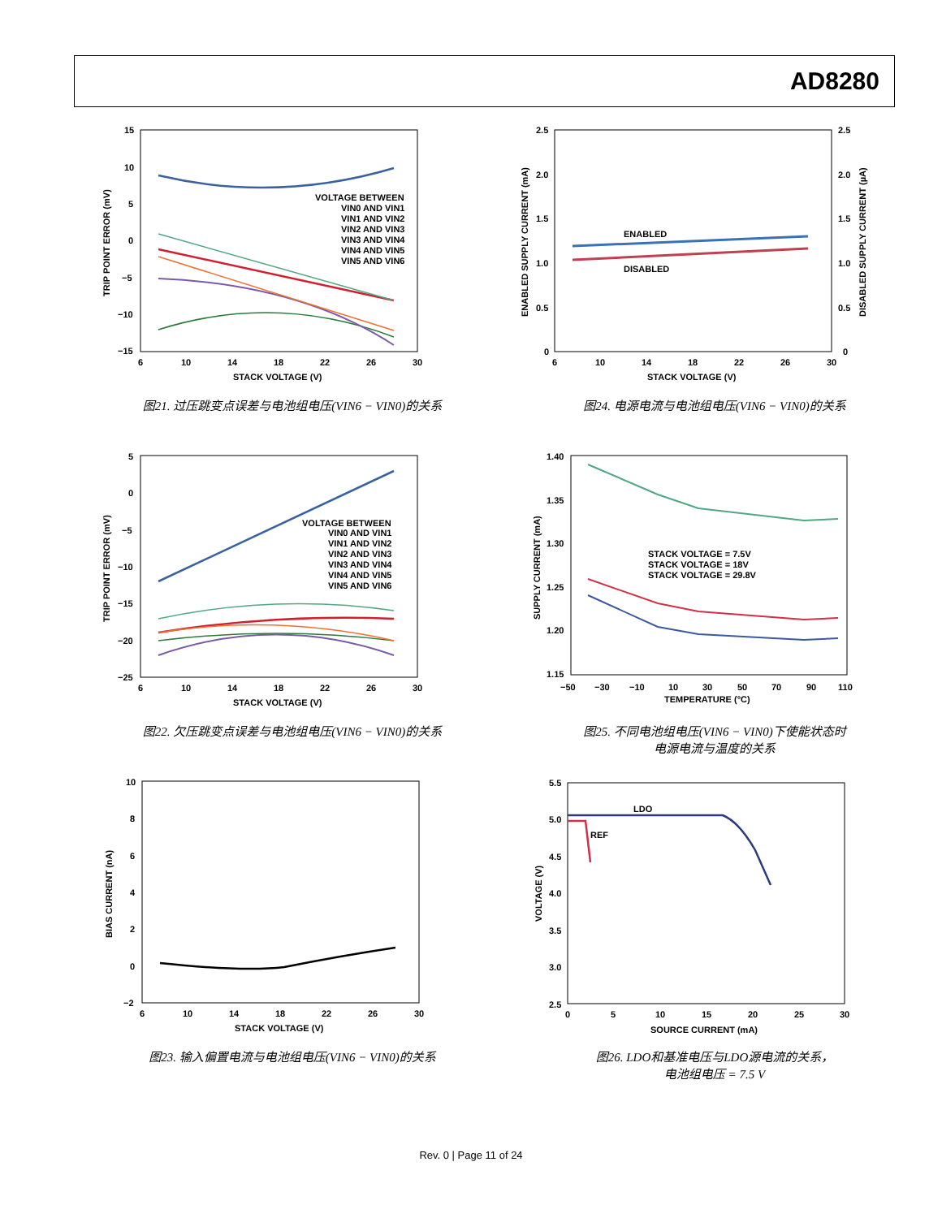AD8280
VOLTAGE BETWEEN
VIN0 AND VIN1
VIN1 AND VIN2
VIN2 AND VIN3
VIN3 AND VIN4
VIN4 AND VIN5
VIN5 AND VIN6
15
10
5
0
−5
−10
−15
6
10
14
18
22
26
30
STACK VOLTAGE (V)
TRIP POINT ERROR (mV)
图21. 过压跳变点误差与电池组电压(VIN6 − VIN0)的关系
ENABLED
DISABLED
2.5
2.0
1.5
1.0
0.5
0
2.5
2.0
1.5
1.0
0.5
0
6
10
14
18
22
26
30
STACK VOLTAGE (V)
ENABLED SUPPLY CURRENT (mA)
DISABLED SUPPLY CURRENT (µA)
图24. 电源电流与电池组电压(VIN6 − VIN0)的关系
VOLTAGE BETWEEN
VIN0 AND VIN1
VIN1 AND VIN2
VIN2 AND VIN3
VIN3 AND VIN4
VIN4 AND VIN5
VIN5 AND VIN6
5
0
−5
−10
−15
−20
−25
6
10
14
18
22
26
30
STACK VOLTAGE (V)
TRIP POINT ERROR (mV)
图22. 欠压跳变点误差与电池组电压(VIN6 − VIN0)的关系
STACK VOLTAGE = 7.5V
STACK VOLTAGE = 18V
STACK VOLTAGE = 29.8V
1.40
1.35
1.30
1.25
1.20
1.15
−50
−30
−10
10
30
50
70
90
110
TEMPERATURE (°C)
SUPPLY CURRENT (mA)
图25. 不同电池组电压(VIN6 − VIN0)下使能状态时
电源电流与温度的关系
10
8
6
4
2
0
−2
6
10
14
18
22
26
30
STACK VOLTAGE (V)
BIAS CURRENT (nA)
图23. 输入偏置电流与电池组电压(VIN6 − VIN0)的关系
LDO
REF
5.5
5.0
4.5
4.0
3.5
3.0
2.5
0
5
10
15
20
25
30
SOURCE CURRENT (mA)
VOLTAGE (V)
图26. LDO和基准电压与LDO源电流的关系，
电池组电压 = 7.5 V
Rev. 0 | Page 11 of 24